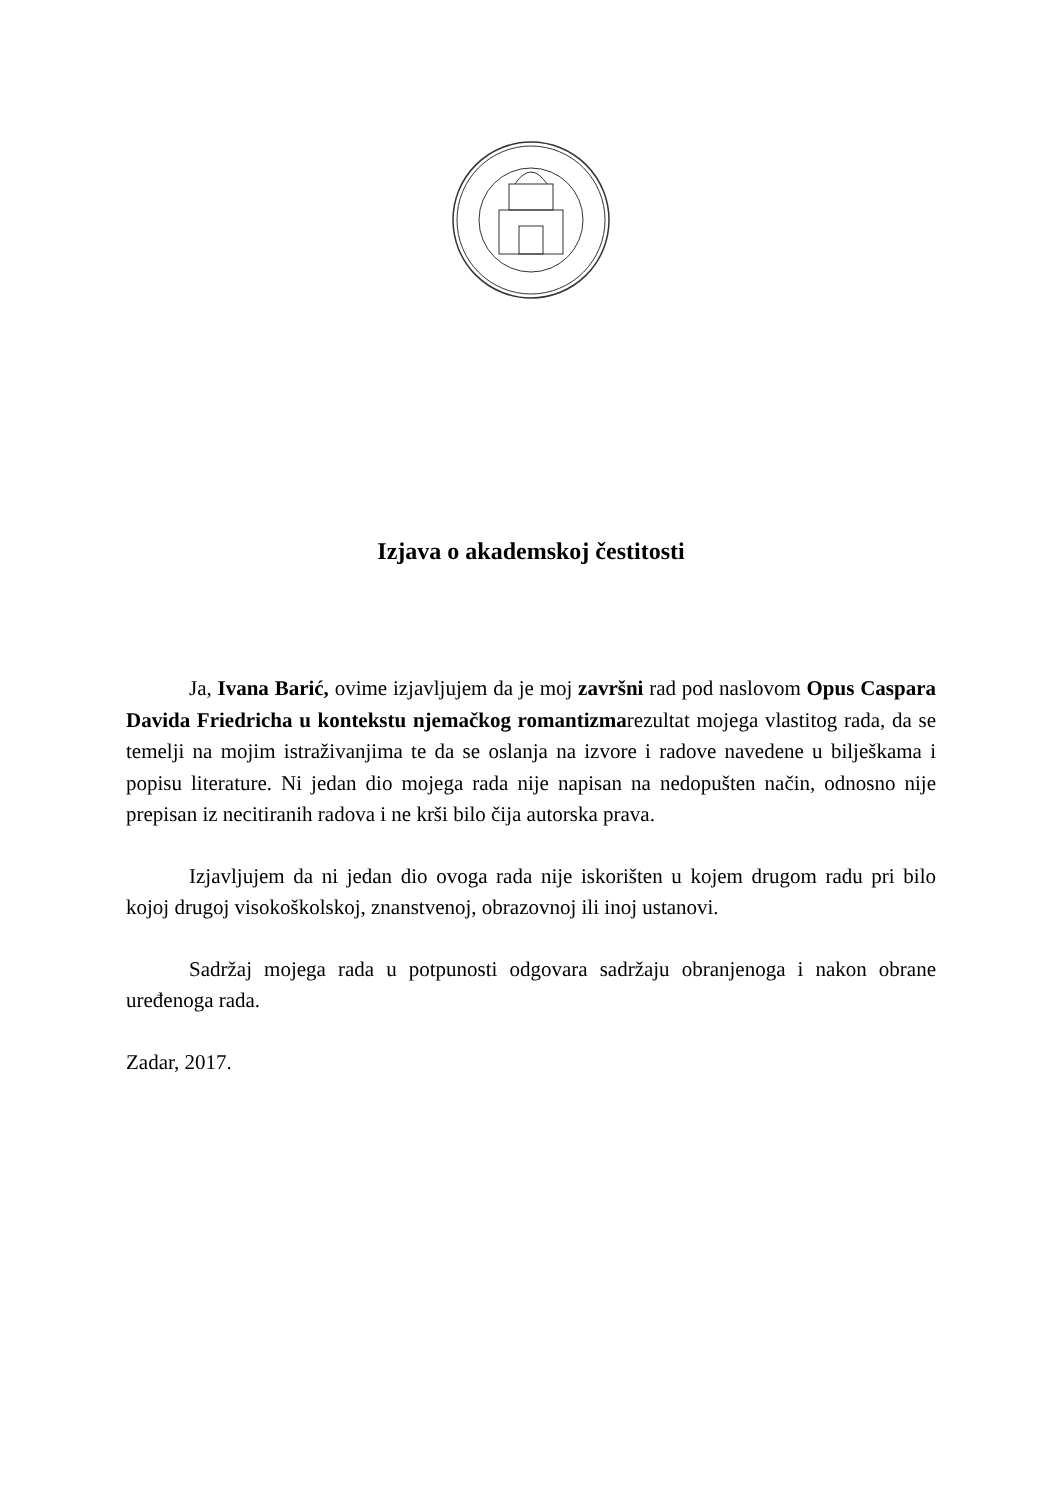Izjava o akademskoj čestitosti
Ja, Ivana Barić, ovime izjavljujem da je moj završni rad pod naslovom Opus Caspara Davida Friedricha u kontekstu njemačkog romantizmarezultat mojega vlastitog rada, da se temelji na mojim istraživanjima te da se oslanja na izvore i radove navedene u bilješkama i popisu literature. Ni jedan dio mojega rada nije napisan na nedopušten način, odnosno nije prepisan iz necitiranih radova i ne krši bilo čija autorska prava.
Izjavljujem da ni jedan dio ovoga rada nije iskorišten u kojem drugom radu pri bilo kojoj drugoj visokoškolskoj, znanstvenoj, obrazovnoj ili inoj ustanovi.
Sadržaj mojega rada u potpunosti odgovara sadržaju obranjenoga i nakon obrane uređenoga rada.
Zadar, 2017.